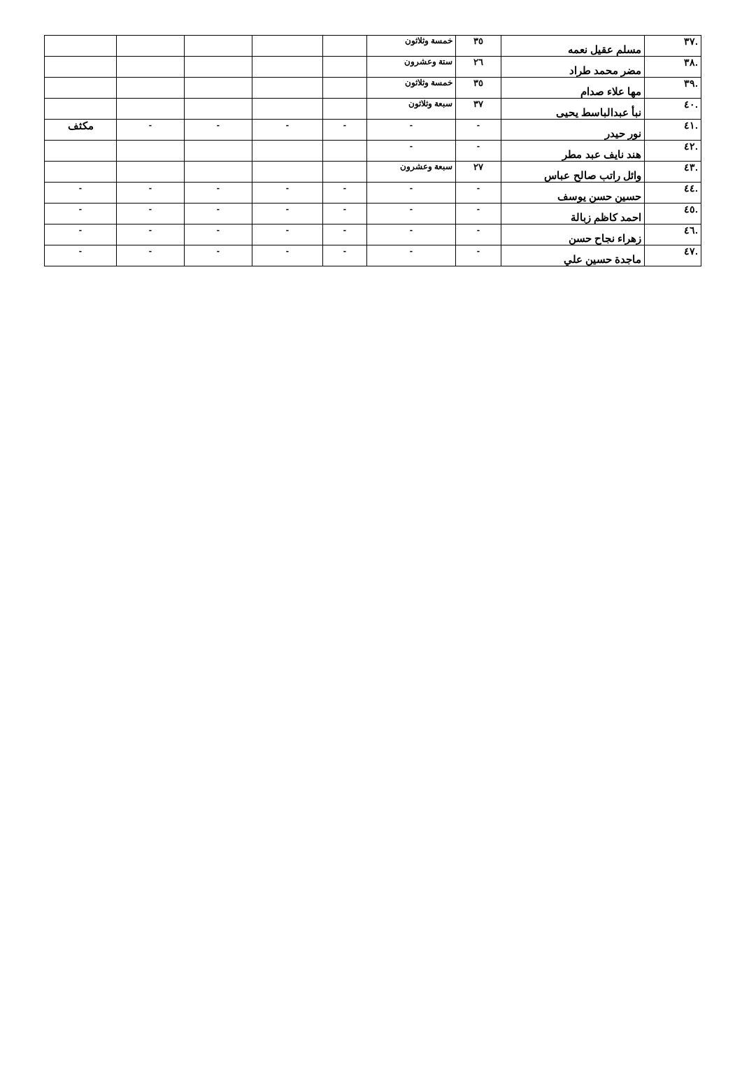| .٣٧ | مسلم عقيل نعمه | ٣٥ | خمسة وثلاثون | | | | | |
| .٣٨ | مضر محمد طراد | ٢٦ | ستة وعشرون | | | | | |
| .٣٩ | مها علاء صدام | ٣٥ | خمسة وثلاثون | | | | | |
| .٤٠ | نبأ عبدالباسط يحيى | ٣٧ | سبعة وثلاثون | | | | | |
| .٤١ | نور حيدر | - | - | - | - | - | - | مكثف |
| .٤٢ | هند نايف عبد مطر | - | - | | | | | |
| .٤٣ | وائل راتب صالح عباس | ٢٧ | سبعة وعشرون | | | | | |
| .٤٤ | حسين حسن يوسف | - | - | - | - | - | - | - |
| .٤٥ | احمد كاظم زبالة | - | - | - | - | - | - | - |
| .٤٦ | زهراء نجاح حسن | - | - | - | - | - | - | - |
| .٤٧ | ماجدة حسين علي | - | - | - | - | - | - | - |